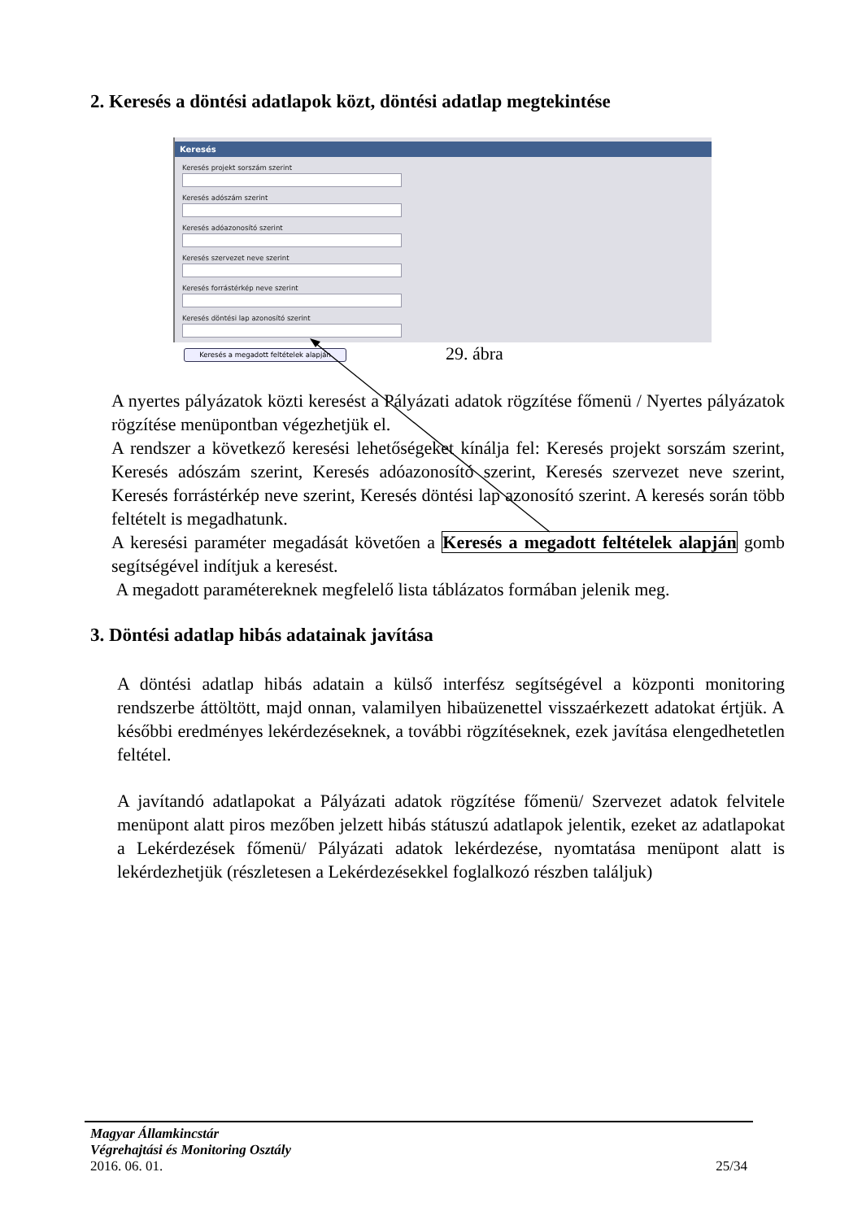2. Keresés a döntési adatlapok közt, döntési adatlap megtekintése
Keresés
Keresés projekt sorszám szerint
Keresés adószám szerint
Keresés adóazonosító szerint
Keresés szervezet neve szerint
Keresés forrástérkép neve szerint
Keresés döntési lap azonosító szerint
Keresés a megadott feltételek alapján
29. ábra
A nyertes pályázatok közti keresést a Pályázati adatok rögzítése főmenü / Nyertes pályázatok rögzítése menüpontban végezhetjük el.
A rendszer a következő keresési lehetőségeket kínálja fel: Keresés projekt sorszám szerint, Keresés adószám szerint, Keresés adóazonosító szerint, Keresés szervezet neve szerint, Keresés forrástérkép neve szerint, Keresés döntési lap azonosító szerint. A keresés során több feltételt is megadhatunk.
A keresési paraméter megadását követően a Keresés a megadott feltételek alapján gomb segítségével indítjuk a keresést.
A megadott paramétereknek megfelelő lista táblázatos formában jelenik meg.
3. Döntési adatlap hibás adatainak javítása
A döntési adatlap hibás adatain a külső interfész segítségével a központi monitoring rendszerbe áttöltött, majd onnan, valamilyen hibaüzenettel visszaérkezett adatokat értjük. A későbbi eredményes lekérdezéseknek, a további rögzítéseknek, ezek javítása elengedhetetlen feltétel.
A javítandó adatlapokat a Pályázati adatok rögzítése főmenü/ Szervezet adatok felvitele menüpont alatt piros mezőben jelzett hibás státuszú adatlapok jelentik, ezeket az adatlapokat a Lekérdezések főmenü/ Pályázati adatok lekérdezése, nyomtatása menüpont alatt is lekérdezhetjük (részletesen a Lekérdezésekkel foglalkozó részben találjuk)
Magyar Államkincstár
Végrehajtási és Monitoring Osztály
2016. 06. 01. 25/34